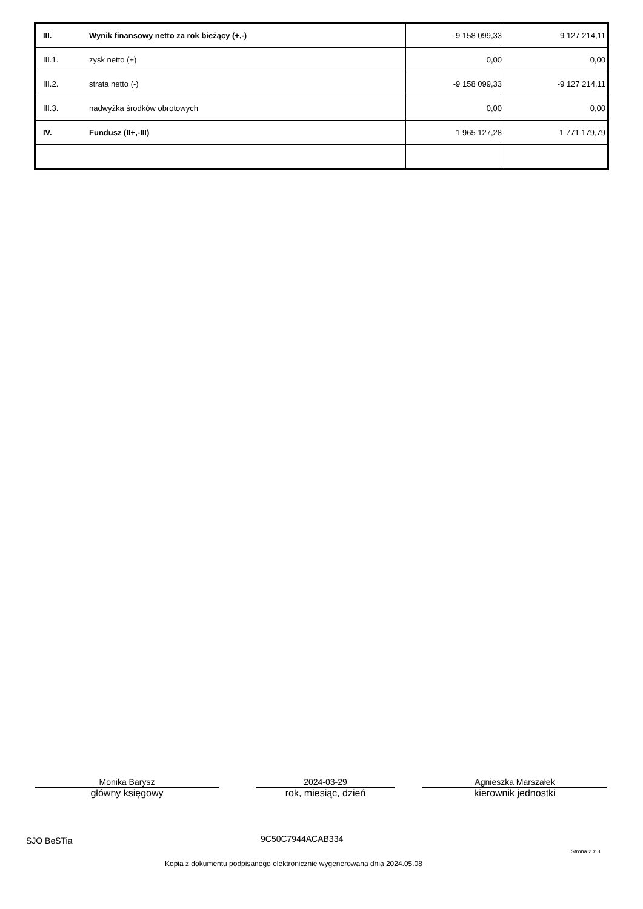| III. | Wynik finansowy netto za rok bieżący (+,-) | -9 158 099,33 | -9 127 214,11 |
| III.1. | zysk netto (+) | 0,00 | 0,00 |
| III.2. | strata netto (-) | -9 158 099,33 | -9 127 214,11 |
| III.3. | nadwyżka środków obrotowych | 0,00 | 0,00 |
| IV. | Fundusz (II+,-III) | 1 965 127,28 | 1 771 179,79 |
Monika Barysz
główny księgowy
2024-03-29
rok, miesiąc, dzień
Agnieszka Marszałek
kierownik jednostki
SJO BeSTia 9C50C7944ACAB334
Strona 2 z 3
Kopia z dokumentu podpisanego elektronicznie wygenerowana dnia 2024.05.08